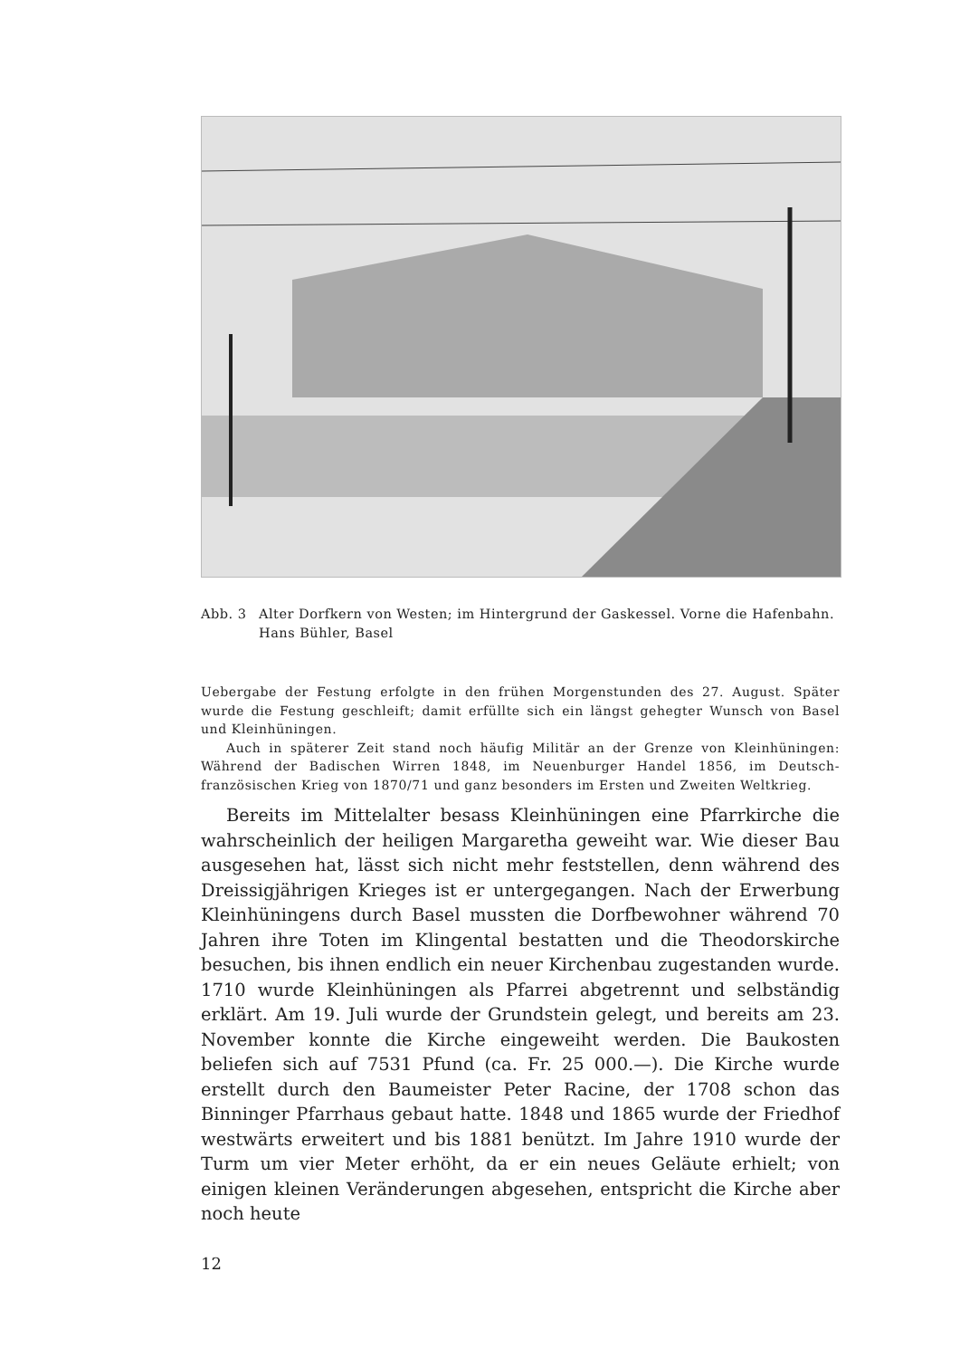Abb. 3 Alter Dorfkern von Westen; im Hintergrund der Gaskessel. Vorne die Hafenbahn. Hans Bühler, Basel
Uebergabe der Festung erfolgte in den frühen Morgenstunden des 27. August. Später wurde die Festung geschleift; damit erfüllte sich ein längst gehegter Wunsch von Basel und Kleinhüningen.
Auch in späterer Zeit stand noch häufig Militär an der Grenze von Kleinhüningen: Während der Badischen Wirren 1848, im Neuenburger Handel 1856, im Deutsch-französischen Krieg von 1870/71 und ganz besonders im Ersten und Zweiten Weltkrieg.
Bereits im Mittelalter besass Kleinhüningen eine Pfarrkirche die wahrscheinlich der heiligen Margaretha geweiht war. Wie dieser Bau ausgesehen hat, lässt sich nicht mehr feststellen, denn während des Dreissigjährigen Krieges ist er untergegangen. Nach der Erwerbung Kleinhüningens durch Basel mussten die Dorfbewohner während 70 Jahren ihre Toten im Klingental bestatten und die Theodorskirche besuchen, bis ihnen endlich ein neuer Kirchenbau zugestanden wurde. 1710 wurde Kleinhüningen als Pfarrei abgetrennt und selbständig erklärt. Am 19. Juli wurde der Grundstein gelegt, und bereits am 23. November konnte die Kirche eingeweiht werden. Die Baukosten beliefen sich auf 7531 Pfund (ca. Fr. 25 000.—). Die Kirche wurde erstellt durch den Baumeister Peter Racine, der 1708 schon das Binninger Pfarrhaus gebaut hatte. 1848 und 1865 wurde der Friedhof westwärts erweitert und bis 1881 benützt. Im Jahre 1910 wurde der Turm um vier Meter erhöht, da er ein neues Geläute erhielt; von einigen kleinen Veränderungen abgesehen, entspricht die Kirche aber noch heute
12